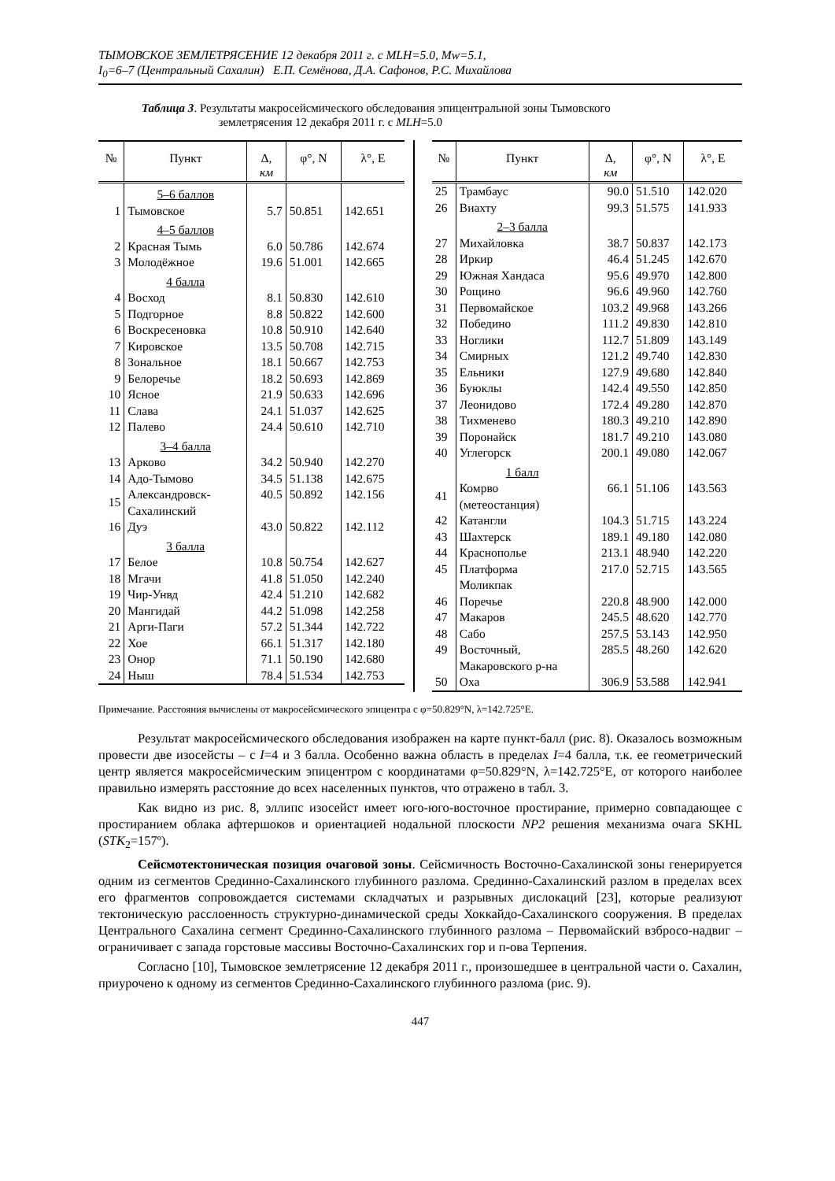ТЫМОВСКОЕ ЗЕМЛЕТРЯСЕНИЕ 12 декабря 2011 г. с MLH=5.0, Mw=5.1,
I<sub>0</sub>=6–7 (Центральный Сахалин) Е.П. Семёнова, Д.А. Сафонов, Р.С. Михайлова
Таблица 3. Результаты макросейсмического обследования эпицентральной зоны Тымовского
землетрясения 12 декабря 2011 г. с MLH=5.0
| № | Пункт | Δ, км | φ°, N | λ°, E |
| --- | --- | --- | --- | --- |
| | 5–6 баллов | | | |
| 1 | Тымовское | 5.7 | 50.851 | 142.651 |
| | 4–5 баллов | | | |
| 2 | Красная Тымь | 6.0 | 50.786 | 142.674 |
| 3 | Молодёжное | 19.6 | 51.001 | 142.665 |
| | 4 балла | | | |
| 4 | Восход | 8.1 | 50.830 | 142.610 |
| 5 | Подгорное | 8.8 | 50.822 | 142.600 |
| 6 | Воскресеновка | 10.8 | 50.910 | 142.640 |
| 7 | Кировское | 13.5 | 50.708 | 142.715 |
| 8 | Зональное | 18.1 | 50.667 | 142.753 |
| 9 | Белоречье | 18.2 | 50.693 | 142.869 |
| 10 | Ясное | 21.9 | 50.633 | 142.696 |
| 11 | Слава | 24.1 | 51.037 | 142.625 |
| 12 | Палево | 24.4 | 50.610 | 142.710 |
| | 3–4 балла | | | |
| 13 | Арково | 34.2 | 50.940 | 142.270 |
| 14 | Адо-Тымово | 34.5 | 51.138 | 142.675 |
| 15 | Александровск- Сахалинский | 40.5 | 50.892 | 142.156 |
| 16 | Дуэ | 43.0 | 50.822 | 142.112 |
| | 3 балла | | | |
| 17 | Белое | 10.8 | 50.754 | 142.627 |
| 18 | Мгачи | 41.8 | 51.050 | 142.240 |
| 19 | Чир-Унвд | 42.4 | 51.210 | 142.682 |
| 20 | Мангидай | 44.2 | 51.098 | 142.258 |
| 21 | Арги-Паги | 57.2 | 51.344 | 142.722 |
| 22 | Хое | 66.1 | 51.317 | 142.180 |
| 23 | Онор | 71.1 | 50.190 | 142.680 |
| 24 | Ныш | 78.4 | 51.534 | 142.753 |
| № | Пункт | Δ, км | φ°, N | λ°, E |
| --- | --- | --- | --- | --- |
| 25 | Трамбаус | 90.0 | 51.510 | 142.020 |
| 26 | Виахту | 99.3 | 51.575 | 141.933 |
| | 2–3 балла | | | |
| 27 | Михайловка | 38.7 | 50.837 | 142.173 |
| 28 | Иркир | 46.4 | 51.245 | 142.670 |
| 29 | Южная Хандаса | 95.6 | 49.970 | 142.800 |
| 30 | Рощино | 96.6 | 49.960 | 142.760 |
| 31 | Первомайское | 103.2 | 49.968 | 143.266 |
| 32 | Победино | 111.2 | 49.830 | 142.810 |
| 33 | Ноглики | 112.7 | 51.809 | 143.149 |
| 34 | Смирных | 121.2 | 49.740 | 142.830 |
| 35 | Ельники | 127.9 | 49.680 | 142.840 |
| 36 | Буюклы | 142.4 | 49.550 | 142.850 |
| 37 | Леонидово | 172.4 | 49.280 | 142.870 |
| 38 | Тихменево | 180.3 | 49.210 | 142.890 |
| 39 | Поронайск | 181.7 | 49.210 | 143.080 |
| 40 | Углегорск | 200.1 | 49.080 | 142.067 |
| | 1 балл | | | |
| 41 | Комрво (метеостанция) | 66.1 | 51.106 | 143.563 |
| 42 | Катангли | 104.3 | 51.715 | 143.224 |
| 43 | Шахтерск | 189.1 | 49.180 | 142.080 |
| 44 | Краснополье | 213.1 | 48.940 | 142.220 |
| 45 | Платформа Моликпак | 217.0 | 52.715 | 143.565 |
| 46 | Поречье | 220.8 | 48.900 | 142.000 |
| 47 | Макаров | 245.5 | 48.620 | 142.770 |
| 48 | Сабо | 257.5 | 53.143 | 142.950 |
| 49 | Восточный, Макаровского р-на | 285.5 | 48.260 | 142.620 |
| 50 | Оха | 306.9 | 53.588 | 142.941 |
Примечание. Расстояния вычислены от макросейсмического эпицентра с φ=50.829°N, λ=142.725°E.
Результат макросейсмического обследования изображен на карте пункт-балл (рис. 8). Оказалось возможным провести две изосейсты – с I=4 и 3 балла. Особенно важна область в пределах I=4 балла, т.к. ее геометрический центр является макросейсмическим эпицентром с координатами φ=50.829°N, λ=142.725°E, от которого наиболее правильно измерять расстояние до всех населенных пунктов, что отражено в табл. 3.
Как видно из рис. 8, эллипс изосейст имеет юго-юго-восточное простирание, примерно совпадающее с простиранием облака афтершоков и ориентацией нодальной плоскости NP2 решения механизма очага SKHL (STK<sub>2</sub>=157º).
Сейсмотектоническая позиция очаговой зоны. Сейсмичность Восточно-Сахалинской зоны генерируется одним из сегментов Срединно-Сахалинского глубинного разлома. Срединно-Сахалинский разлом в пределах всех его фрагментов сопровождается системами складчатых и разрывных дислокаций [23], которые реализуют тектоническую расслоенность структурно-динамической среды Хоккайдо-Сахалинского сооружения. В пределах Центрального Сахалина сегмент Срединно-Сахалинского глубинного разлома – Первомайский взбросо-надвиг – ограничивает с запада горстовые массивы Восточно-Сахалинских гор и п-ова Терпения.
Согласно [10], Тымовское землетрясение 12 декабря 2011 г., произошедшее в центральной части о. Сахалин, приурочено к одному из сегментов Срединно-Сахалинского глубинного разлома (рис. 9).
447